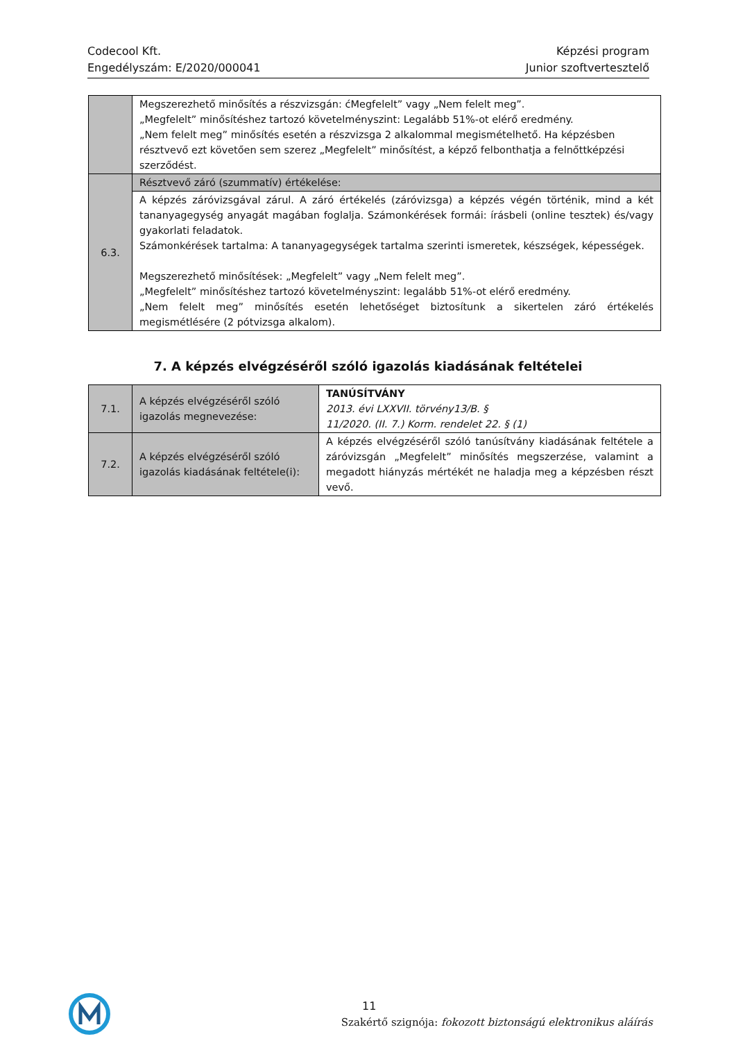Codecool Kft.
Engedélyszám: E/2020/000041
Képzési program
Junior szoftvertesztelő
| | Megszerezhető minősítés a részvizsgán: ćMegfelelt” vagy „Nem felelt meg”. „Megfelelt” minősítéshez tartozó követelményszint: Legalább 51%-ot elérő eredmény. „Nem felelt meg” minősítés esetén a részvizsga 2 alkalommal megismételhető. Ha képzésben résztvevő ezt követően sem szerez „Megfelelt” minősítést, a képző felbonthatja a felnőttképzési szerződést. |
| 6.3. | Résztvevő záró (szummatív) értékelése: |
| | A képzés záróvizsgával zárul. A záró értékelés (záróvizsga) a képzés végén történik, mind a két tananyagegység anyagát magában foglalja. Számonkérések formái: írásbeli (online tesztek) és/vagy gyakorlati feladatok. Számonkérések tartalma: A tananyagegységek tartalma szerinti ismeretek, készségek, képességek. Megszerezhető minősítések: „Megfelelt” vagy „Nem felelt meg”. „Megfelelt” minősítéshez tartozó követelményszint: legalább 51%-ot elérő eredmény. „Nem felelt meg” minősítés esetén lehetőséget biztosítunk a sikertelen záró értékelés megismétlésére (2 pótvizsga alkalom). |
7. A képzés elvégzéséről szóló igazolás kiadásának feltételei
| 7.1. | A képzés elvégzéséről szóló igazolás megnevezése: | TANÚSÍTVÁNY 2013. évi LXXVII. törvény13/B. § 11/2020. (II. 7.) Korm. rendelet 22. § (1) |
| 7.2. | A képzés elvégzéséről szóló igazolás kiadásának feltétele(i): | A képzés elvégzéséről szóló tanúsítvány kiadásának feltétele a záróvizsgán „Megfelelt” minősítés megszerzése, valamint a megadott hiányzás mértékét ne haladja meg a képzésben részt vevő. |
11
Szakértő szignója: fokozott biztonságú elektronikus aláírás